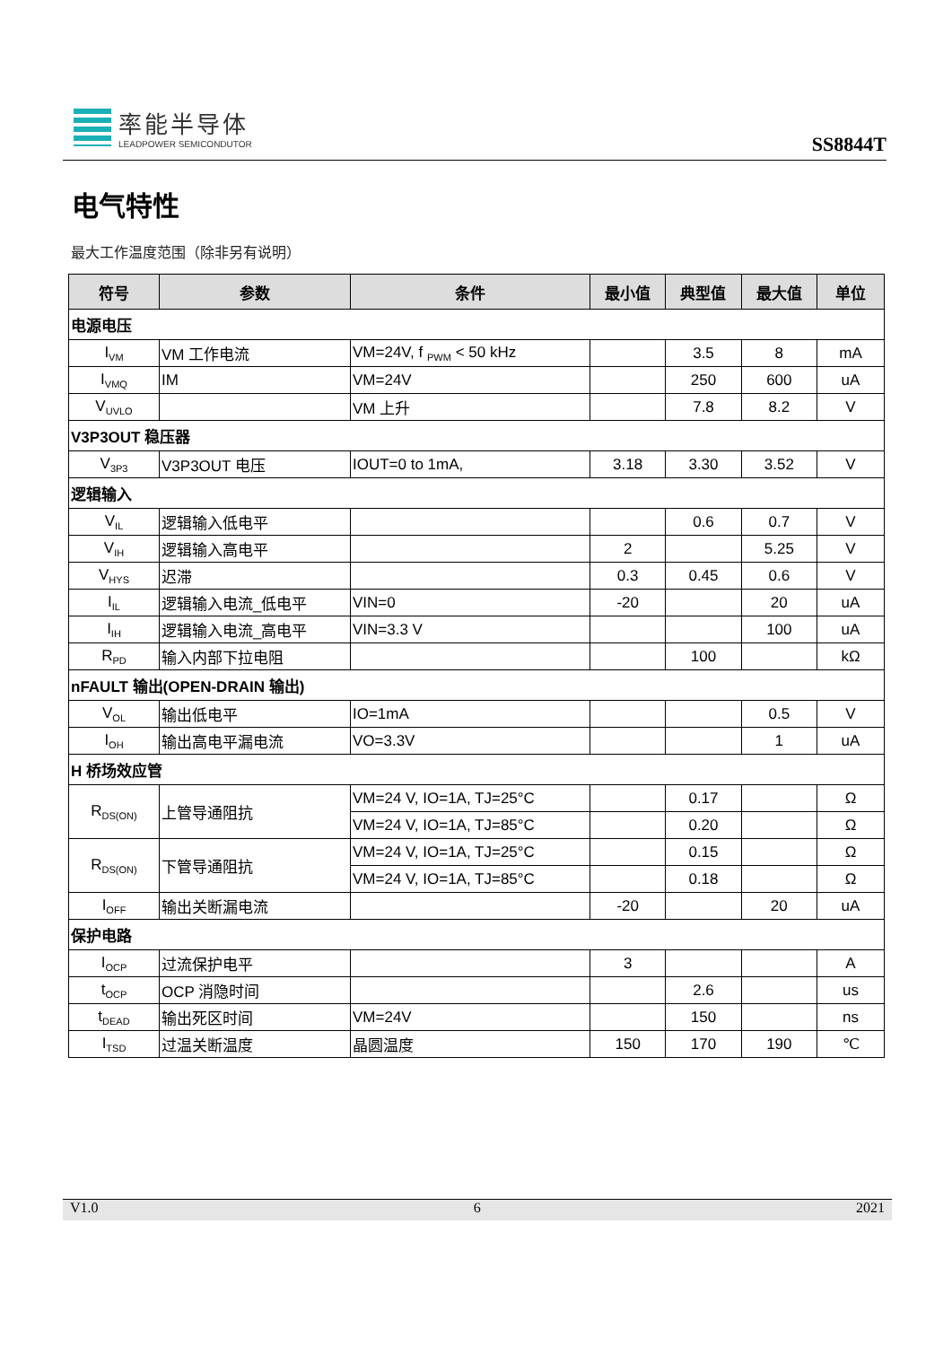率能半导体
LEADPOWER SEMICONDUTOR
SS8844T
电气特性
最大工作温度范围（除非另有说明）
| 符号 | 参数 | 条件 | 最小值 | 典型值 | 最大值 | 单位 |
| --- | --- | --- | --- | --- | --- | --- |
| 电源电压 | | | | | | |
| I<sub>VM</sub> | VM 工作电流 | VM=24V, f <sub>PWM</sub> < 50 kHz | | 3.5 | 8 | mA |
| I<sub>VMQ</sub> | IM | VM=24V | | 250 | 600 | uA |
| V<sub>UVLO</sub> | | VM 上升 | | 7.8 | 8.2 | V |
| V3P3OUT 稳压器 | | | | | | |
| V<sub>3P3</sub> | V3P3OUT 电压 | IOUT=0 to 1mA, | 3.18 | 3.30 | 3.52 | V |
| 逻辑输入 | | | | | | |
| V<sub>IL</sub> | 逻辑输入低电平 | | | 0.6 | 0.7 | V |
| V<sub>IH</sub> | 逻辑输入高电平 | | 2 | | 5.25 | V |
| V<sub>HYS</sub> | 迟滞 | | 0.3 | 0.45 | 0.6 | V |
| I<sub>IL</sub> | 逻辑输入电流_低电平 | VIN=0 | -20 | | 20 | uA |
| I<sub>IH</sub> | 逻辑输入电流_高电平 | VIN=3.3 V | | | 100 | uA |
| R<sub>PD</sub> | 输入内部下拉电阻 | | | 100 | | kΩ |
| nFAULT 输出(OPEN-DRAIN 输出) | | | | | | |
| V<sub>OL</sub> | 输出低电平 | IO=1mA | | | 0.5 | V |
| I<sub>OH</sub> | 输出高电平漏电流 | VO=3.3V | | | 1 | uA |
| H 桥场效应管 | | | | | | |
| R<sub>DS(ON)</sub> | 上管导通阻抗 | VM=24 V, IO=1A, TJ=25°C | | 0.17 | | Ω |
| | | VM=24 V, IO=1A, TJ=85°C | | 0.20 | | Ω |
| R<sub>DS(ON)</sub> | 下管导通阻抗 | VM=24 V, IO=1A, TJ=25°C | | 0.15 | | Ω |
| | | VM=24 V, IO=1A, TJ=85°C | | 0.18 | | Ω |
| I<sub>OFF</sub> | 输出关断漏电流 | | -20 | | 20 | uA |
| 保护电路 | | | | | | |
| I<sub>OCP</sub> | 过流保护电平 | | 3 | | | A |
| t<sub>OCP</sub> | OCP 消隐时间 | | | 2.6 | | us |
| t<sub>DEAD</sub> | 输出死区时间 | VM=24V | | 150 | | ns |
| I<sub>TSD</sub> | 过温关断温度 | 晶圆温度 | 150 | 170 | 190 | ℃ |
V1.0 6 2021